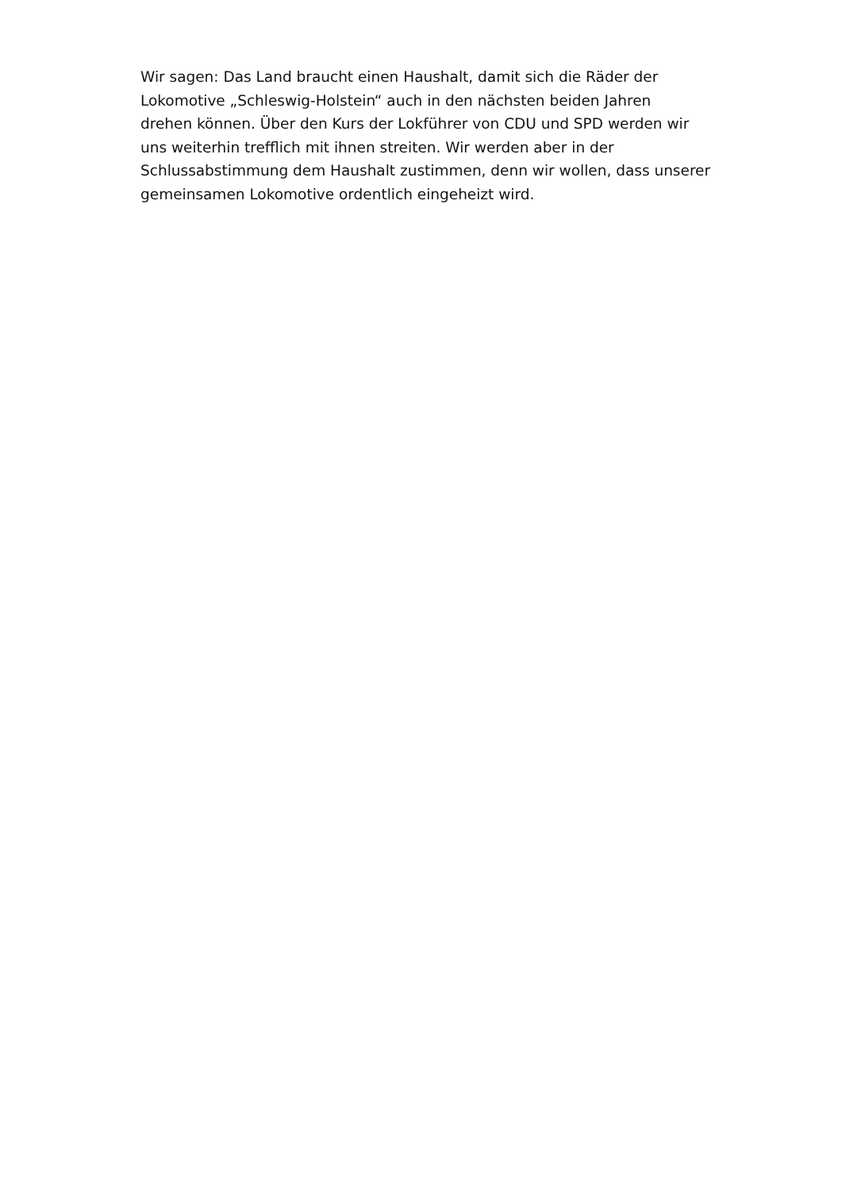Wir sagen: Das Land braucht einen Haushalt, damit sich die Räder der
Lokomotive „Schleswig-Holstein“ auch in den nächsten beiden Jahren
drehen können. Über den Kurs der Lokführer von CDU und SPD werden wir
uns weiterhin trefflich mit ihnen streiten. Wir werden aber in der
Schlussabstimmung dem Haushalt zustimmen, denn wir wollen, dass unserer
gemeinsamen Lokomotive ordentlich eingeheizt wird.